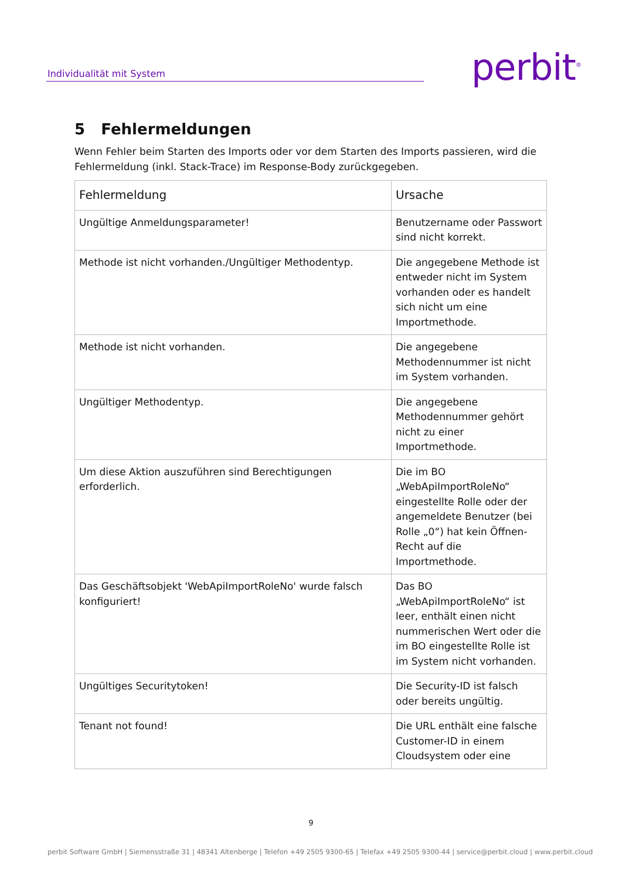Individualität mit System perbit<sup>®</sup>
5 Fehlermeldungen
Wenn Fehler beim Starten des Imports oder vor dem Starten des Imports passieren, wird die Fehlermeldung (inkl. Stack-Trace) im Response-Body zurückgegeben.
| Fehlermeldung | Ursache |
| --- | --- |
| Ungültige Anmeldungsparameter! | Benutzername oder Passwort sind nicht korrekt. |
| Methode ist nicht vorhanden./Ungültiger Methodentyp. | Die angegebene Methode ist entweder nicht im System vorhanden oder es handelt sich nicht um eine Importmethode. |
| Methode ist nicht vorhanden. | Die angegebene Methodennummer ist nicht im System vorhanden. |
| Ungültiger Methodentyp. | Die angegebene Methodennummer gehört nicht zu einer Importmethode. |
| Um diese Aktion auszuführen sind Berechtigungen erforderlich. | Die im BO „WebApiImportRoleNo“ eingestellte Rolle oder der angemeldete Benutzer (bei Rolle „0“) hat kein Öffnen-Recht auf die Importmethode. |
| Das Geschäftsobjekt 'WebApiImportRoleNo' wurde falsch konfiguriert! | Das BO „WebApiImportRoleNo“ ist leer, enthält einen nicht nummerischen Wert oder die im BO eingestellte Rolle ist im System nicht vorhanden. |
| Ungültiges Securitytoken! | Die Security-ID ist falsch oder bereits ungültig. |
| Tenant not found! | Die URL enthält eine falsche Customer-ID in einem Cloudsystem oder eine |
9
perbit Software GmbH | Siemensstraße 31 | 48341 Altenberge | Telefon +49 2505 9300-65 | Telefax +49 2505 9300-44 | service@perbit.cloud | www.perbit.cloud